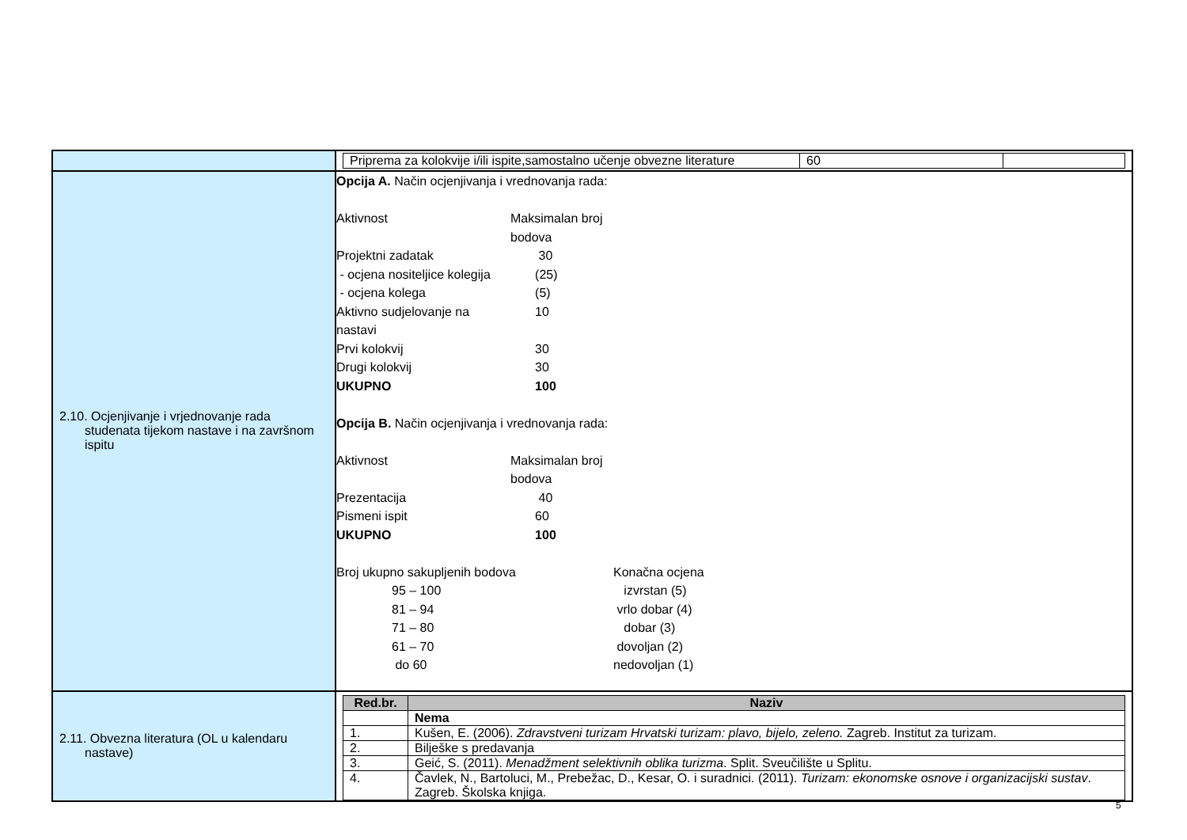| | / Priprema za kolokvije i/ili ispite,samostalno učenje obvezne literature / 60 / / |
| 2.10. Ocjenjivanje i vrjednovanje rada studenata tijekom nastave i na završnom ispitu | Opcija A. Način ocjenjivanja i vrednovanja rada: Aktivnost Maksimalan broj bodova Projektni zadatak 30 - ocjena nositeljice kolegija (25) - ocjena kolega (5) Aktivno sudjelovanje na nastavi 10 Prvi kolokvij 30 Drugi kolokvij 30 UKUPNO 100 Opcija B. Način ocjenjivanja i vrednovanja rada: Aktivnost Maksimalan broj bodova Prezentacija 40 Pismeni ispit 60 UKUPNO 100 Broj ukupno sakupljenih bodova Konačna ocjena 95 – 100 izvrstan (5) 81 – 94 vrlo dobar (4) 71 – 80 dobar (3) 61 – 70 dovoljan (2) do 60 nedovoljan (1) |
| 2.11. Obvezna literatura (OL u kalendaru nastave) | / Red.br. / Naziv / / --- / --- / / / Nema / / 1. / Kušen, E. (2006). Zdravstveni turizam Hrvatski turizam: plavo, bijelo, zeleno. Zagreb. Institut za turizam. / / 2. / Bilješke s predavanja / / 3. / Geić, S. (2011). Menadžment selektivnih oblika turizma . Split. Sveučilište u Splitu. / / 4. / Čavlek, N., Bartoluci, M., Prebežac, D., Kesar, O. i suradnici. (2011). Turizam: ekonomske osnove i organizacijski sustav . Zagreb. Školska knjiga. / |
5